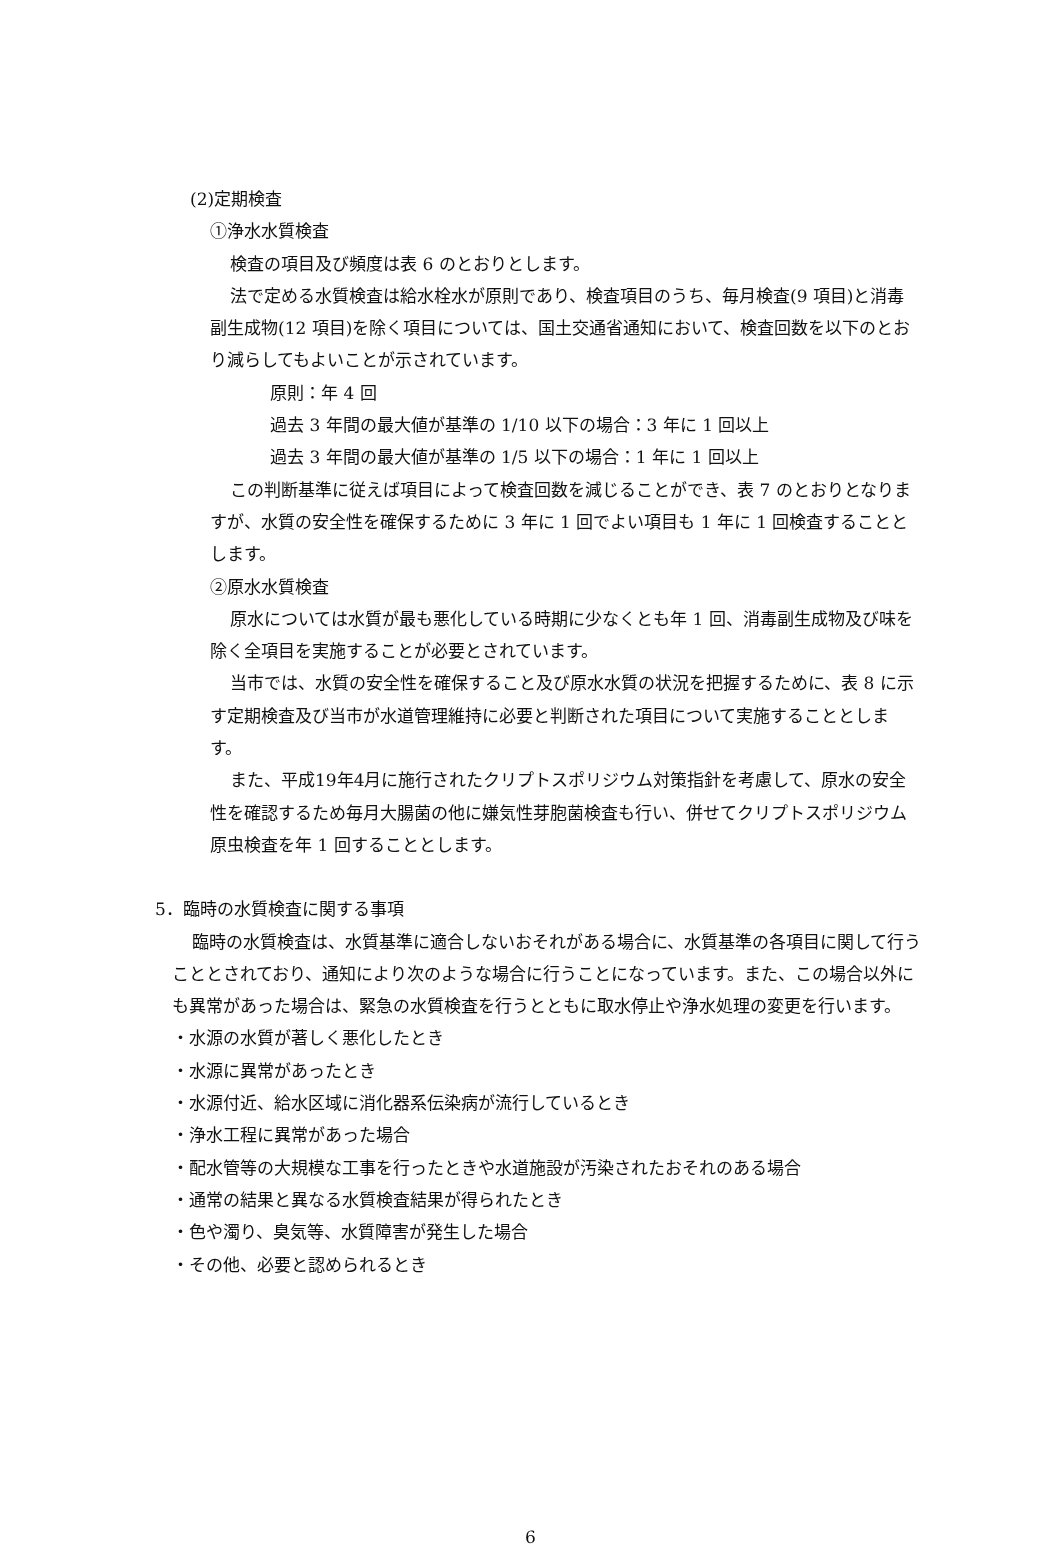(2)定期検査
①浄水水質検査
検査の項目及び頻度は表 6 のとおりとします。
法で定める水質検査は給水栓水が原則であり、検査項目のうち、毎月検査(9 項目)と消毒副生成物(12 項目)を除く項目については、国土交通省通知において、検査回数を以下のとおり減らしてもよいことが示されています。
原則：年 4 回
過去 3 年間の最大値が基準の 1/10 以下の場合：3 年に 1 回以上
過去 3 年間の最大値が基準の 1/5 以下の場合：1 年に 1 回以上
この判断基準に従えば項目によって検査回数を減じることができ、表 7 のとおりとなりますが、水質の安全性を確保するために 3 年に 1 回でよい項目も 1 年に 1 回検査することとします。
②原水水質検査
原水については水質が最も悪化している時期に少なくとも年 1 回、消毒副生成物及び味を除く全項目を実施することが必要とされています。
当市では、水質の安全性を確保すること及び原水水質の状況を把握するために、表 8 に示す定期検査及び当市が水道管理維持に必要と判断された項目について実施することとします。
また、平成19年4月に施行されたクリプトスポリジウム対策指針を考慮して、原水の安全性を確認するため毎月大腸菌の他に嫌気性芽胞菌検査も行い、併せてクリプトスポリジウム原虫検査を年 1 回することとします。
5．臨時の水質検査に関する事項
臨時の水質検査は、水質基準に適合しないおそれがある場合に、水質基準の各項目に関して行うこととされており、通知により次のような場合に行うことになっています。また、この場合以外にも異常があった場合は、緊急の水質検査を行うとともに取水停止や浄水処理の変更を行います。
・水源の水質が著しく悪化したとき
・水源に異常があったとき
・水源付近、給水区域に消化器系伝染病が流行しているとき
・浄水工程に異常があった場合
・配水管等の大規模な工事を行ったときや水道施設が汚染されたおそれのある場合
・通常の結果と異なる水質検査結果が得られたとき
・色や濁り、臭気等、水質障害が発生した場合
・その他、必要と認められるとき
6